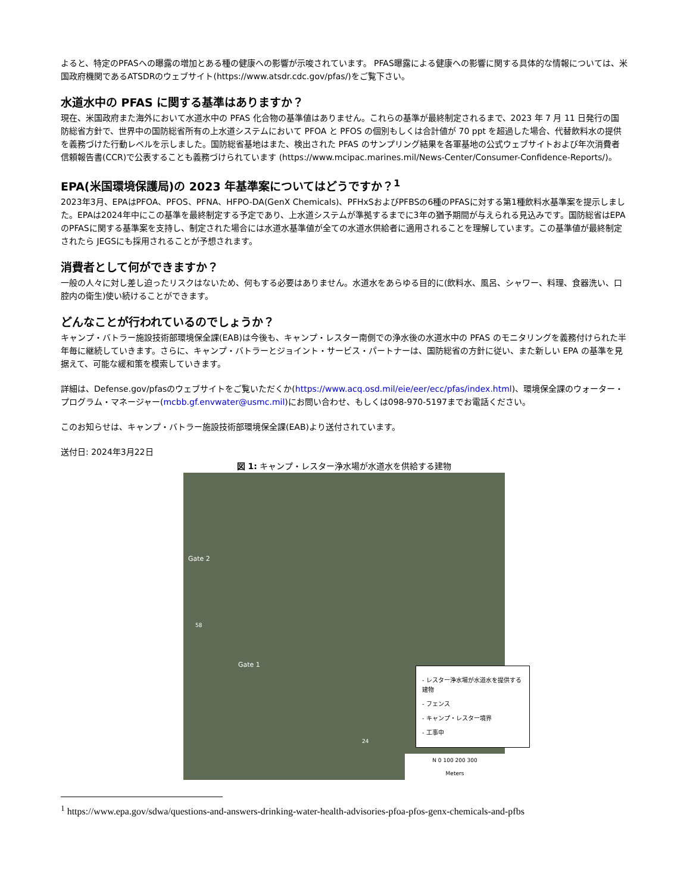よると、特定のPFASへの曝露の増加とある種の健康への影響が示唆されています。 PFAS曝露による健康への影響に関する具体的な情報については、米国政府機関であるATSDRのウェブサイト(https://www.atsdr.cdc.gov/pfas/)をご覧下さい。
水道水中の PFAS に関する基準はありますか？
現在、米国政府また海外において水道水中の PFAS 化合物の基準値はありません。これらの基準が最終制定されるまで、2023 年 7 月 11 日発行の国防総省方針で、世界中の国防総省所有の上水道システムにおいて PFOA と PFOS の個別もしくは合計値が 70 ppt を超過した場合、代替飲料水の提供を義務づけた行動レベルを示しました。国防総省基地はまた、検出された PFAS のサンプリング結果を各軍基地の公式ウェブサイトおよび年次消費者信頼報告書(CCR)で公表することも義務づけられています (https://www.mcipac.marines.mil/News-Center/Consumer-Confidence-Reports/)。
EPA(米国環境保護局)の 2023 年基準案についてはどうですか？<sup>1</sup>
2023年3月、EPAはPFOA、PFOS、PFNA、HFPO-DA(GenX Chemicals)、PFHxSおよびPFBSの6種のPFASに対する第1種飲料水基準案を提示しました。EPAは2024年中にこの基準を最終制定する予定であり、上水道システムが準拠するまでに3年の猶予期間が与えられる見込みです。国防総省はEPAのPFASに関する基準案を支持し、制定された場合には水道水基準値が全ての水道水供給者に適用されることを理解しています。この基準値が最終制定されたら JEGSにも採用されることが予想されます。
消費者として何ができますか？
一般の人々に対し差し迫ったリスクはないため、何もする必要はありません。水道水をあらゆる目的に(飲料水、風呂、シャワー、料理、食器洗い、口腔内の衛生)使い続けることができます。
どんなことが行われているのでしょうか？
キャンプ・バトラー施設技術部環境保全課(EAB)は今後も、キャンプ・レスター南側での浄水後の水道水中の PFAS のモニタリングを義務付けられた半年毎に継続していきます。さらに、キャンプ・バトラーとジョイント・サービス・パートナーは、国防総省の方針に従い、また新しい EPA の基準を見据えて、可能な緩和策を模索していきます。
詳細は、Defense.gov/pfasのウェブサイトをご覧いただくか(https://www.acq.osd.mil/eie/eer/ecc/pfas/index.html)、環境保全課のウォーター・プログラム・マネージャー(mcbb.gf.envwater@usmc.mil)にお問い合わせ、もしくは098-970-5197までお電話ください。
このお知らせは、キャンプ・バトラー施設技術部環境保全課(EAB)より送付されています。
送付日: 2024年3月22日
図 1: キャンプ・レスター浄水場が水道水を供給する建物
Gate 2
Gate 1
58
24
- レスター浄水場が水道水を提供する建物
- フェンス
- キャンプ・レスター境界
- 工事中
N 0 100 200 300
Meters
<sup>1</sup> https://www.epa.gov/sdwa/questions-and-answers-drinking-water-health-advisories-pfoa-pfos-genx-chemicals-and-pfbs